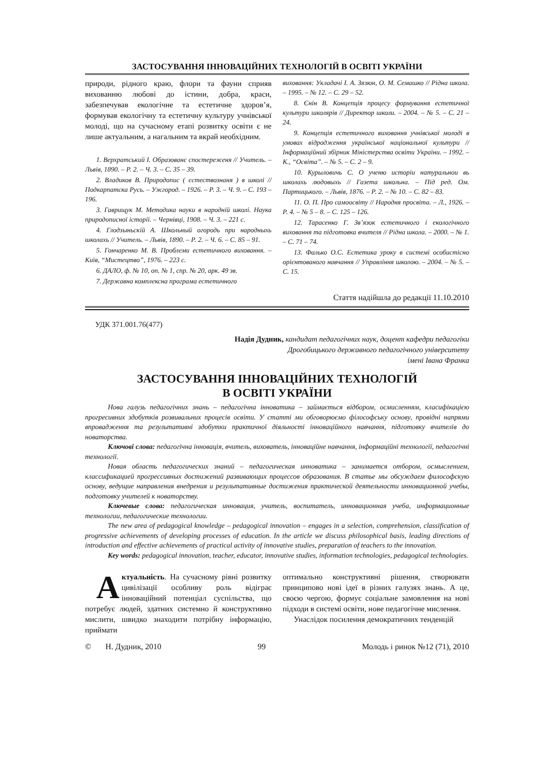ЗАСТОСУВАННЯ ІННОВАЦІЙНИХ ТЕХНОЛОГІЙ В ОСВІТІ УКРАЇНИ
природи, рідного краю, флори та фауни сприяв вихованню любові до істини, добра, краси, забезпечував екологічне та естетичне здоров’я, формував екологічну та естетичну культуру учнівської молоді, що на сучасному етапі розвитку освіти є не лише актуальним, а нагальним та вкрай необхідним.
1. Верхратський І. Образованє спостереженя // Учитель. – Львів, 1890. – Р. 2. – Ч. 3. – С. 35 – 39.
2. Владиков В. Природопис ( єстествознаня ) в школі // Подкарпатска Русь. – Ужгород. – 1926. – Р. 3. – Ч. 9. – С. 193 – 196.
3. Гаврищук М. Методика науки в народній школі. Наука природописної історії. – Чернівці, 1908. – Ч. 3. – 221 с.
4. Глодзыньскій А. Школьный огородь при народныхь школахь // Учитель. – Львів, 1890. – Р. 2. – Ч. 6. – С. 85 – 91.
5. Гончаренко М. В. Проблеми естетичного виховання. – Київ, “Мистецтво”, 1976. – 223 с.
6. ДАЛО, ф. № 10, оп. № 1, спр. № 20, арк. 49 зв.
7. Державна комплексна програма естетичного
виховання: Укладачі І. А. Зязюн, О. М. Семашко // Рідна школа. – 1995. – № 12. – С. 29 – 52.
8. Єнін В. Концепція процесу формування естетичної культури школярів // Директор школи. – 2004. – № 5. – С. 21 – 24.
9. Концепція естетичного виховання учнівської молоді в умовах відродження української національної культури // Інформаційний збірник Міністерства освіти України. – 1992. – К., “Освіта”. – № 5. – С. 2 – 9.
10. Курыловичь С. О ученю исторіи натуральнои вь школахь людовыхь // Газета школьна. – Під ред. Ом. Партицького. – Львів, 1876. – Р. 2. – № 10. – С. 82 – 83.
11. О. П. Про самоосвіту // Народня просвіта. – Л., 1926. – Р. 4. – № 5 – 8. – С. 125 – 126.
12. Тарасенко Г. Зв’язок естетичного і екологічного виховання та підготовка вчителя // Рідна школа. – 2000. – № 1. – С. 71 – 74.
13. Фалько О.С. Естетика уроку в системі особистісно орієнтованого навчання // Управління школою. – 2004. – № 5. – С. 15.
Стаття надійшла до редакції 11.10.2010
УДК 371.001.76(477)
Надія Дудник, кандидат педагогічних наук, доцент кафедри педагогіки
Дрогобицького державного педагогічного університету
імені Івана Франка
ЗАСТОСУВАННЯ ІННОВАЦІЙНИХ ТЕХНОЛОГІЙ
В ОСВІТІ УКРАЇНИ
Нова галузь педагогічних знань – педагогічна інноватика – займається відбором, осмисленням, класифікацією прогресивних здобутків розвивальних процесів освіти. У статті ми обговорюємо філософську основу, провідні напрями впровадження та результативні здобутки практичної діяльності інноваційного навчання, підготовку вчителів до новаторства.
Ключові слова: педагогічна інновація, вчитель, вихователь, інноваційне навчання, інформаційні технології, педагогічні технології.
Новая область педагогических знаний – педагогическая инноватика – занимается отбором, осмыслением, классификацией прогрессивных достижений развивающих процессов образования. В статье мы обсуждаем философскую основу, ведущие направления внедрения и результативные достижения практической деятельности инновационной учебы, подготовку учителей к новаторству.
Ключевые слова: педагогическая инновация, учитель, воспитатель, инновационная учеба, информационные технологии, педагогические технологии.
The new area of pedagogical knowledge – pedagogical innovation – engages in a selection, comprehension, classification of progressive achievements of developing processes of education. In the article we discuss philosophical basis, leading directions of introduction and effective achievements of practical activity of innovative studies, preparation of teachers to the innovation.
Key words: pedagogical innovation, teacher, educator, innovative studies, information technologies, pedagogical technologies.
Актуальність. На сучасному рівні розвитку цивілізації особливу роль відіграє інноваційний потенціал суспільства, що потребує людей, здатних системно й конструктивно мислити, швидко знаходити потрібну інформацію, приймати
оптимально конструктивні рішення, створювати принципово нові ідеї в різних галузях знань. А це, своєю чергою, формує соціальне замовлення на нові підходи в системі освіти, нове педагогічне мислення.
Унаслідок посилення демократичних тенденцій
© Н. Дудник, 2010 99 Молодь і ринок №12 (71), 2010